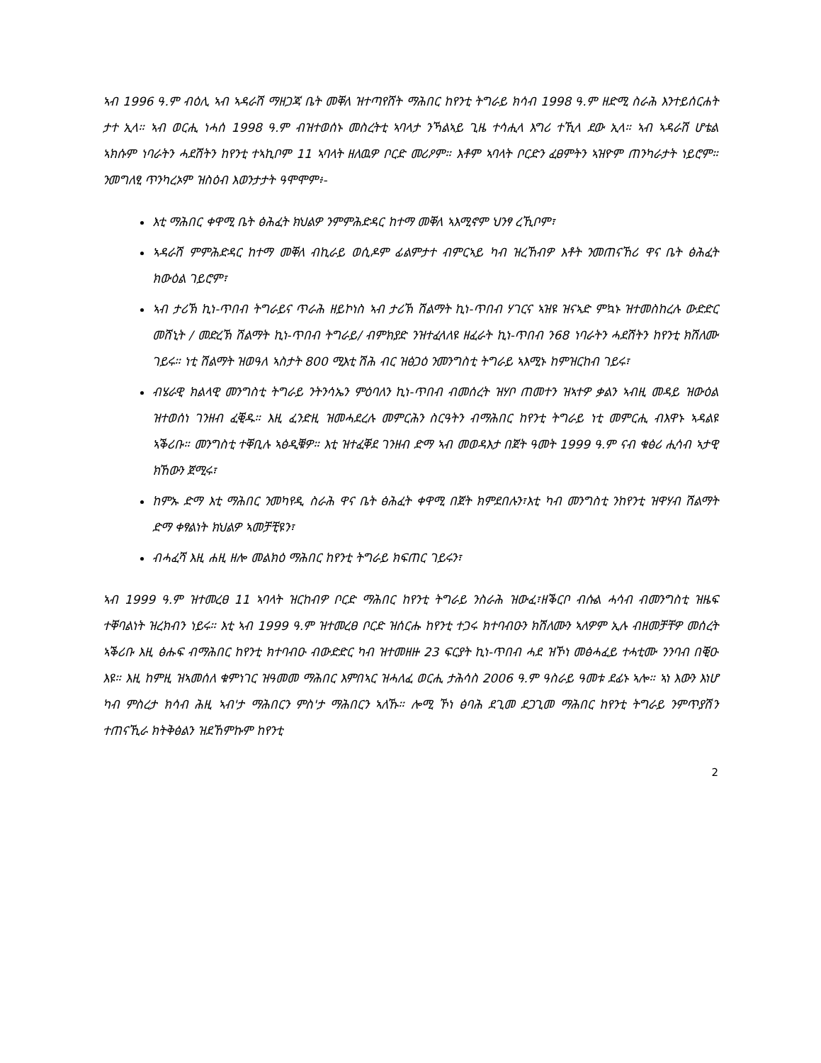ኣብ 1996 ዓ.ም ብዕሊ ኣብ ኣዳራሽ ማዘጋጃ ቤት መቐለ ዝተጣየሸት ማሕበር ከየንቲ ትግራይ ክሳብ 1998 ዓ.ም ዘድሚ ስራሕ እንተይሰርሐት ታተ ኢላ። ኣብ ወርሒ ነሓሰ 1998 ዓ.ም ብዝተወሰኑ መስረትቲ ኣባላታ ንኻልኣይ ጊዜ ተሳሒላ እግሪ ተኺላ ደው ኢላ። ኣብ ኣዳራሽ ሆቴል ኣክሱም ነባራትን ሓደሽትን ከየንቲ ተኣኪቦም 11 ኣባላት ዘለዉዎ ቦርድ መሪዖም። እቶም ኣባላት ቦርድን ፈፀምትን ኣዝዮም ጠንካራታት ነይሮም። ንመግለፂ ጥንካረኦም ዝስዕብ እወንታታት ዓሞሞም፥-
እቲ ማሕበር ቀዋሚ ቤት ፅሕፈት ክህልዎ ንምምሕድዳር ከተማ መቐለ ኣእሚኖም ህንፃ ረኺቦም፣
ኣዳራሽ ምምሕድዳር ከተማ መቐለ ብኪራይ ወሲዶም ፊልምታተ ብምርኣይ ካብ ዝረኸብዎ እቶት ንመጠናኸሪ ዋና ቤት ፅሕፈት ክውዕል ገይሮም፣
ኣብ ታሪኽ ኪነ-ጥበብ ትግራይና ጥራሕ ዘይኮነስ ኣብ ታሪኽ ሽልማት ኪነ-ጥበብ ሃገርና ኣዝዩ ዝናኣድ ምኳኑ ዝተመስከረሉ ውድድር መሸኒት / መድረኽ ሽልማት ኪነ-ጥበብ ትግራይ/ ብምክያድ ንዝተፈላለዩ ዘፈራት ኪነ-ጥበብ ን68 ነባራትን ሓደሽትን ከየንቲ ክሽለሙ ገይሩ። ነቲ ሽልማት ዝወዓለ ኣስታት 800 ሚእቲ ሽሕ ብር ዝፅጋዕ ንመንግስቲ ትግራይ ኣእሚኑ ከምዝርከብ ገይሩ፣
ብሄራዊ ክልላዊ መንግስቲ ትግራይ ንትንሳኤን ምዕባለን ኪነ-ጥበብ ብመሰረት ዝሃቦ ጠመተን ዝኣተዎ ቃልን ኣብዚ መዳይ ዝውዕል ዝተወሰነ ገንዘብ ፈቒዱ። እዚ ፈንድዚ ዝመሓደረሉ መምርሕን ስርዓትን ብማሕበር ከየንቲ ትግራይ ነቲ መምርሒ ብእዋኑ ኣዳልዩ ኣቕሪቡ። መንግስቲ ተቐቢሉ ኣፅዲቑዎ። እቲ ዝተፈቐደ ገንዘብ ድማ ኣብ መወዳእታ በጀት ዓመት 1999 ዓ.ም ናብ ቁፅሪ ሒሳብ ኣታዊ ክኸውን ጀሚሩ፣
ከምኡ ድማ እቲ ማሕበር ንመካየዲ ስራሕ ዋና ቤት ፅሕፈት ቀዋሚ በጀት ክምደበሉን፣እቲ ካብ መንግስቲ ንከየንቲ ዝዋሃብ ሽልማት ድማ ቀፃልነት ክህልዎ ኣመቻቺዩን፣
ብሓፈሻ እዚ ሐዚ ዘሎ መልክዕ ማሕበር ከየንቲ ትግራይ ክፍጠር ገይሩን፣
ኣብ 1999 ዓ.ም ዝተመረፀ 11 ኣባላት ዝርከብዎ ቦርድ ማሕበር ከየንቲ ትግራይ ንስራሕ ዝውፈ፣ዘቕርቦ ብሱል ሓሳብ ብመንግስቲ ዝዜፍ ተቐባልነት ዝረክብን ነይሩ። እቲ ኣብ 1999 ዓ.ም ዝተመረፀ ቦርድ ዝሰርሑ ከየንቲ ተጋሩ ክተባብዑን ክሽለሙን ኣለዎም ኢሉ ብዘመቻቸዎ መሰረት ኣቕሪቡ እዚ ፅሑፍ ብማሕበር ከየንቲ ክተባብዑ ብውድድር ካብ ዝተመዘዙ 23 ፍርያት ኪነ-ጥበብ ሓደ ዝኾነ መፅሓፈይ ተሓቲሙ ንንባብ በቒዑ እዩ። እዚ ከምዚ ዝኣመሰለ ቁምነገር ዝዓመመ ማሕበር እምበኣር ዝሓለፈ ወርሒ ታሕሳስ 2006 ዓ.ም ዓስራይ ዓመቱ ደፊኑ ኣሎ። ኣነ እውን እነሆ ካብ ምስረታ ክሳብ ሕዚ ኣብ'ታ ማሕበርን ምስ'ታ ማሕበርን ኣለኹ። ሎሚ ኾነ ፅባሕ ደጊመ ደጋጊመ ማሕበር ከየንቲ ትግራይ ንምጥያሽን ተጠናኺራ ክትቅፅልን ዝደኸምኩም ከየንቲ
2